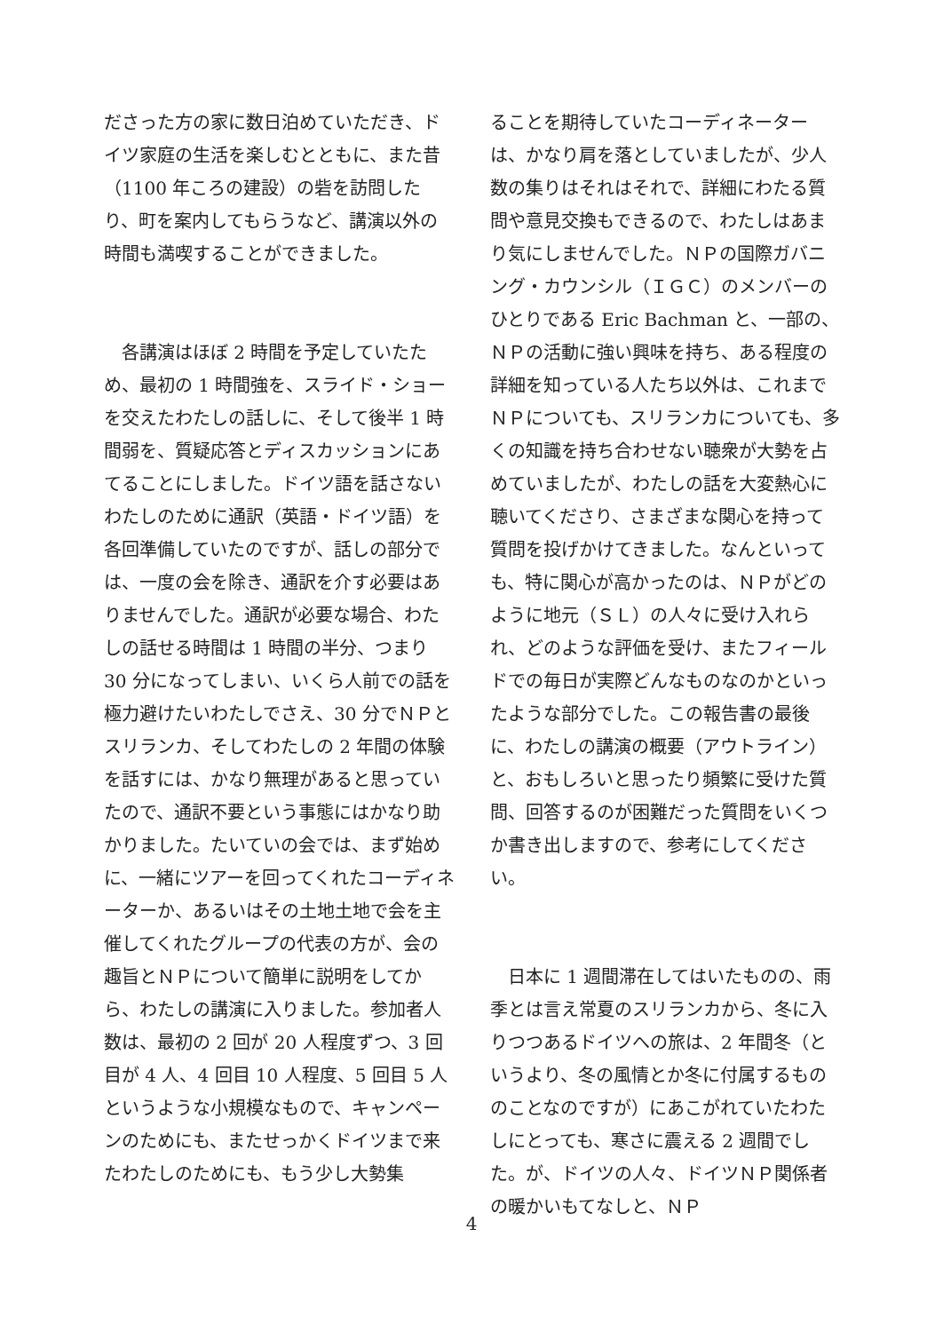ださった方の家に数日泊めていただき、ドイツ家庭の生活を楽しむとともに、また昔（1100 年ころの建設）の砦を訪問したり、町を案内してもらうなど、講演以外の時間も満喫することができました。
　各講演はほぼ 2 時間を予定していたため、最初の 1 時間強を、スライド・ショーを交えたわたしの話しに、そして後半 1 時間弱を、質疑応答とディスカッションにあてることにしました。ドイツ語を話さないわたしのために通訳（英語・ドイツ語）を各回準備していたのですが、話しの部分では、一度の会を除き、通訳を介す必要はありませんでした。通訳が必要な場合、わたしの話せる時間は 1 時間の半分、つまり 30 分になってしまい、いくら人前での話を極力避けたいわたしでさえ、30 分でＮＰとスリランカ、そしてわたしの 2 年間の体験を話すには、かなり無理があると思っていたので、通訳不要という事態にはかなり助かりました。たいていの会では、まず始めに、一緒にツアーを回ってくれたコーディネーターか、あるいはその土地土地で会を主催してくれたグループの代表の方が、会の趣旨とＮＰについて簡単に説明をしてから、わたしの講演に入りました。参加者人数は、最初の 2 回が 20 人程度ずつ、3 回目が 4 人、4 回目 10 人程度、5 回目 5 人というような小規模なもので、キャンペーンのためにも、またせっかくドイツまで来たわたしのためにも、もう少し大勢集
ることを期待していたコーディネーターは、かなり肩を落としていましたが、少人数の集りはそれはそれで、詳細にわたる質問や意見交換もできるので、わたしはあまり気にしませんでした。ＮＰの国際ガバニング・カウンシル（ＩＧＣ）のメンバーのひとりである Eric Bachman と、一部の、ＮＰの活動に強い興味を持ち、ある程度の詳細を知っている人たち以外は、これまでＮＰについても、スリランカについても、多くの知識を持ち合わせない聴衆が大勢を占めていましたが、わたしの話を大変熱心に聴いてくださり、さまざまな関心を持って質問を投げかけてきました。なんといっても、特に関心が高かったのは、ＮＰがどのように地元（ＳＬ）の人々に受け入れられ、どのような評価を受け、またフィールドでの毎日が実際どんなものなのかといったような部分でした。この報告書の最後に、わたしの講演の概要（アウトライン）と、おもしろいと思ったり頻繁に受けた質問、回答するのが困難だった質問をいくつか書き出しますので、参考にしてください。
　日本に 1 週間滞在してはいたものの、雨季とは言え常夏のスリランカから、冬に入りつつあるドイツへの旅は、2 年間冬（というより、冬の風情とか冬に付属するもののことなのですが）にあこがれていたわたしにとっても、寒さに震える 2 週間でした。が、ドイツの人々、ドイツＮＰ関係者の暖かいもてなしと、ＮＰ
4